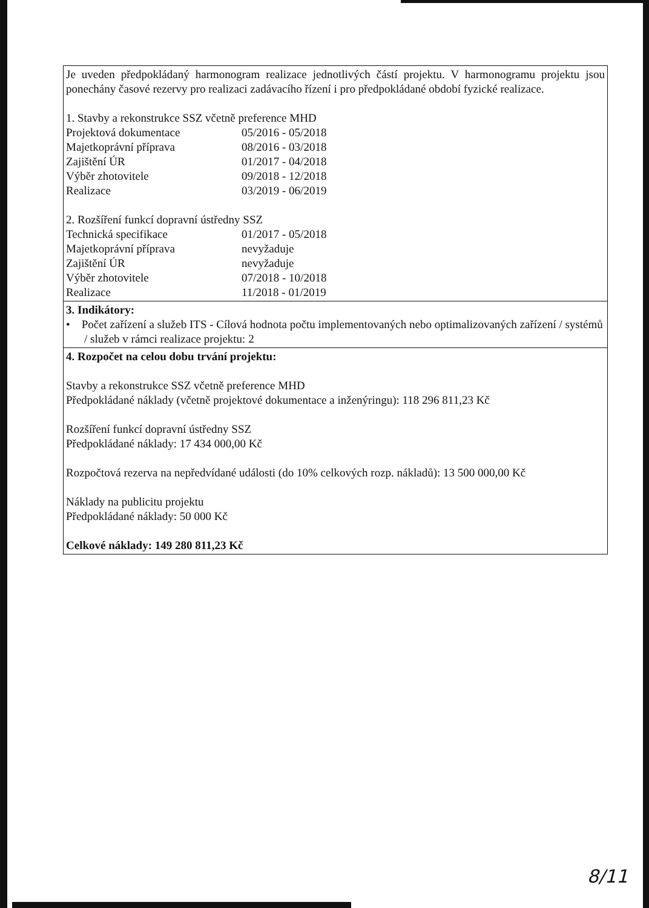| Je uveden předpokládaný harmonogram realizace jednotlivých částí projektu. V harmonogramu projektu jsou ponechány časové rezervy pro realizaci zadávacího řízení i pro předpokládané období fyzické realizace. 1. Stavby a rekonstrukce SSZ včetně preference MHD Projektová dokumentace 05/2016 - 05/2018 Majetkoprávní příprava 08/2016 - 03/2018 Zajištění ÚR 01/2017 - 04/2018 Výběr zhotovitele 09/2018 - 12/2018 Realizace 03/2019 - 06/2019 2. Rozšíření funkcí dopravní ústředny SSZ Technická specifikace 01/2017 - 05/2018 Majetkoprávní příprava nevyžaduje Zajištění ÚR nevyžaduje Výběr zhotovitele 07/2018 - 10/2018 Realizace 11/2018 - 01/2019 |
| 3. Indikátory: • Počet zařízení a služeb ITS - Cílová hodnota počtu implementovaných nebo optimalizovaných zařízení / systémů / služeb v rámci realizace projektu: 2 |
| 4. Rozpočet na celou dobu trvání projektu: Stavby a rekonstrukce SSZ včetně preference MHD Předpokládané náklady (včetně projektové dokumentace a inženýringu): 118 296 811,23 Kč Rozšíření funkcí dopravní ústředny SSZ Předpokládané náklady: 17 434 000,00 Kč Rozpočtová rezerva na nepředvídané události (do 10% celkových rozp. nákladů): 13 500 000,00 Kč Náklady na publicitu projektu Předpokládané náklady: 50 000 Kč Celkové náklady: 149 280 811,23 Kč |
8/11